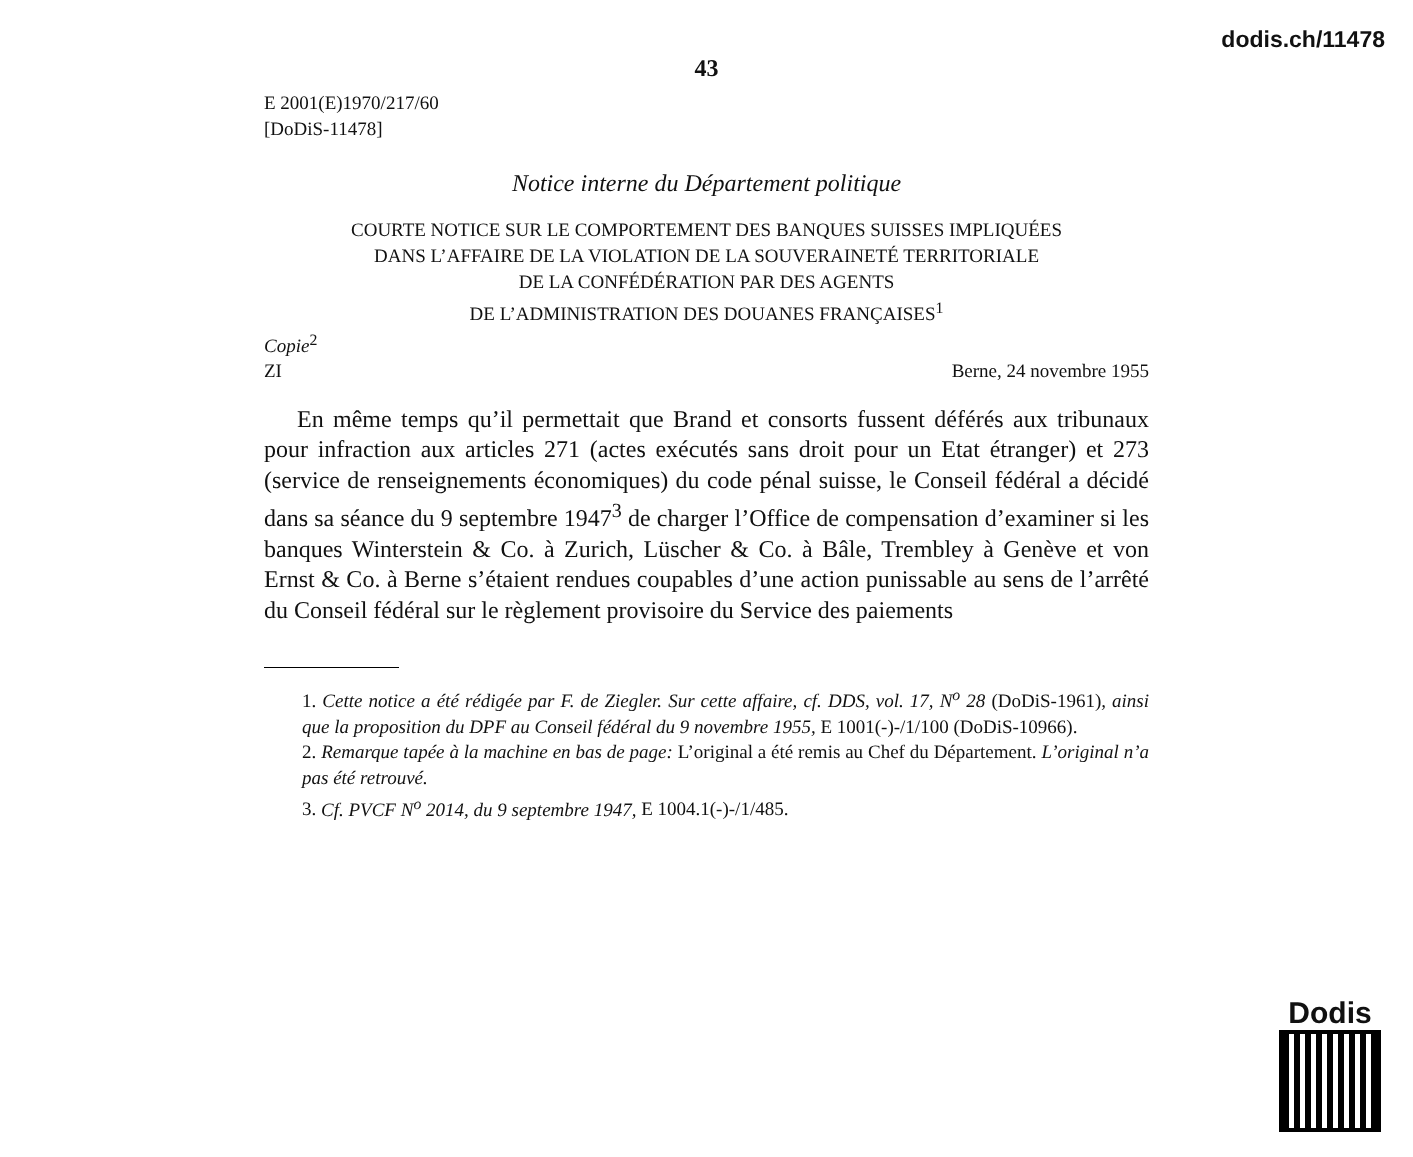dodis.ch/11478
43
E 2001(E)1970/217/60
[DoDiS-11478]
Notice interne du Département politique
COURTE NOTICE SUR LE COMPORTEMENT DES BANQUES SUISSES IMPLIQUÉES
DANS L’AFFAIRE DE LA VIOLATION DE LA SOUVERAINETÉ TERRITORIALE
DE LA CONFÉDÉRATION PAR DES AGENTS
DE L’ADMINISTRATION DES DOUANES FRANÇAISES<sup>1</sup>
Copie<sup>2</sup>
ZI Berne, 24 novembre 1955
En même temps qu’il permettait que Brand et consorts fussent déférés aux tribunaux pour infraction aux articles 271 (actes exécutés sans droit pour un Etat étranger) et 273 (service de renseignements économiques) du code pénal suisse, le Conseil fédéral a décidé dans sa séance du 9 septembre 1947<sup>3</sup> de charger l’Office de compensation d’examiner si les banques Winterstein & Co. à Zurich, Lüscher & Co. à Bâle, Trembley à Genève et von Ernst & Co. à Berne s’étaient rendues coupables d’une action punissable au sens de l’arrêté du Conseil fédéral sur le règlement provisoire du Service des paiements
1. Cette notice a été rédigée par F. de Ziegler. Sur cette affaire, cf. DDS, vol. 17, N<sup>o</sup> 28 (DoDiS-1961), ainsi que la proposition du DPF au Conseil fédéral du 9 novembre 1955, E 1001(-)-/1/100 (DoDiS-10966).
2. Remarque tapée à la machine en bas de page: L’original a été remis au Chef du Département. L’original n’a pas été retrouvé.
3. Cf. PVCF N<sup>o</sup> 2014, du 9 septembre 1947, E 1004.1(-)-/1/485.
Dodis